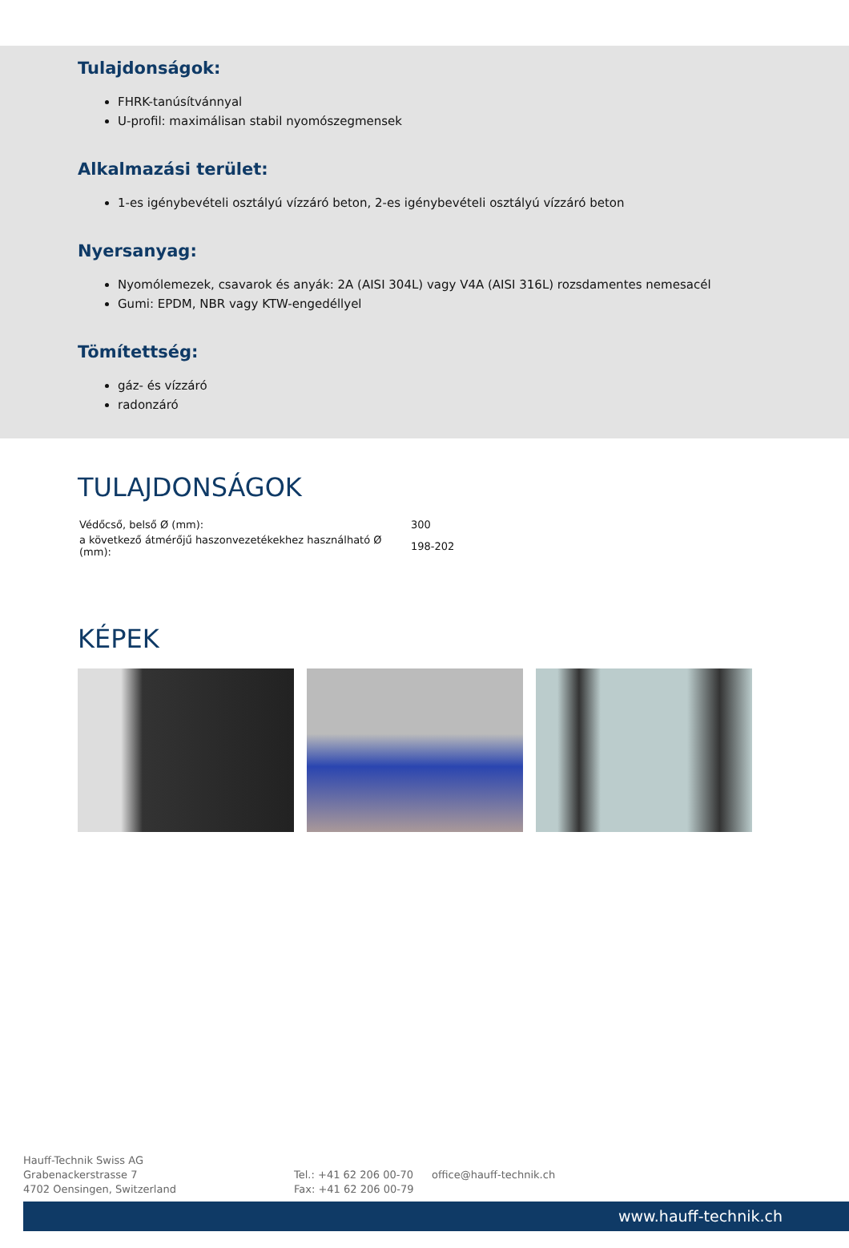Tulajdonságok:
FHRK-tanúsítvánnyal
U-profil: maximálisan stabil nyomószegmensek
Alkalmazási terület:
1-es igénybevételi osztályú vízzáró beton, 2-es igénybevételi osztályú vízzáró beton
Nyersanyag:
Nyomólemezek, csavarok és anyák: 2A (AISI 304L) vagy V4A (AISI 316L) rozsdamentes nemesacél
Gumi: EPDM, NBR vagy KTW-engedéllyel
Tömítettség:
gáz- és vízzáró
radonzáró
TULAJDONSÁGOK
| Védőcső, belső Ø (mm): | 300 |
| a következő átmérőjű haszonvezetékekhez használható Ø (mm): | 198-202 |
KÉPEK
Hauff-Technik Swiss AG
Grabenackerstrasse 7
4702 Oensingen, Switzerland
Tel.: +41 62 206 00-70
Fax: +41 62 206 00-79
office@hauff-technik.ch
www.hauff-technik.ch